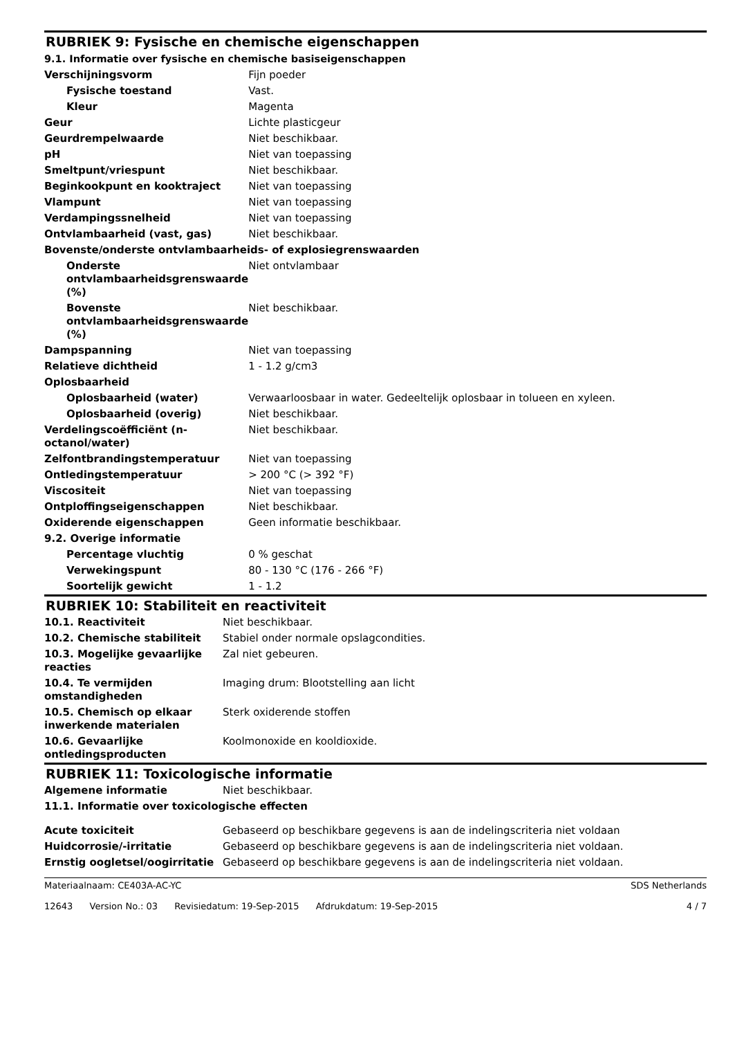RUBRIEK 9: Fysische en chemische eigenschappen
9.1. Informatie over fysische en chemische basiseigenschappen
| Verschijningsvorm | Fijn poeder |
| Fysische toestand | Vast. |
| Kleur | Magenta |
| Geur | Lichte plasticgeur |
| Geurdrempelwaarde | Niet beschikbaar. |
| pH | Niet van toepassing |
| Smeltpunt/vriespunt | Niet beschikbaar. |
| Beginkookpunt en kooktraject | Niet van toepassing |
| Vlampunt | Niet van toepassing |
| Verdampingssnelheid | Niet van toepassing |
| Ontvlambaarheid (vast, gas) | Niet beschikbaar. |
| Bovenste/onderste ontvlambaarheids- of explosiegrenswaarden | |
| Onderste ontvlambaarheidsgrenswaarde (%) | Niet ontvlambaar |
| Bovenste ontvlambaarheidsgrenswaarde (%) | Niet beschikbaar. |
| Dampspanning | Niet van toepassing |
| Relatieve dichtheid | 1 - 1.2 g/cm3 |
| Oplosbaarheid | |
| Oplosbaarheid (water) | Verwaarloosbaar in water. Gedeeltelijk oplosbaar in tolueen en xyleen. |
| Oplosbaarheid (overig) | Niet beschikbaar. |
| Verdelingscoëfficiënt (n-octanol/water) | Niet beschikbaar. |
| Zelfontbrandingstemperatuur | Niet van toepassing |
| Ontledingstemperatuur | > 200 °C (> 392 °F) |
| Viscositeit | Niet van toepassing |
| Ontploffingseigenschappen | Niet beschikbaar. |
| Oxiderende eigenschappen | Geen informatie beschikbaar. |
| 9.2. Overige informatie | |
| Percentage vluchtig | 0 % geschat |
| Verwekingspunt | 80 - 130 °C (176 - 266 °F) |
| Soortelijk gewicht | 1 - 1.2 |
RUBRIEK 10: Stabiliteit en reactiviteit
| 10.1. Reactiviteit | Niet beschikbaar. |
| 10.2. Chemische stabiliteit | Stabiel onder normale opslagcondities. |
| 10.3. Mogelijke gevaarlijke reacties | Zal niet gebeuren. |
| 10.4. Te vermijden omstandigheden | Imaging drum: Blootstelling aan licht |
| 10.5. Chemisch op elkaar inwerkende materialen | Sterk oxiderende stoffen |
| 10.6. Gevaarlijke ontledingsproducten | Koolmonoxide en kooldioxide. |
RUBRIEK 11: Toxicologische informatie
| Algemene informatie | Niet beschikbaar. |
| 11.1. Informatie over toxicologische effecten | |
| Acute toxiciteit | Gebaseerd op beschikbare gegevens is aan de indelingscriteria niet voldaan |
| Huidcorrosie/-irritatie | Gebaseerd op beschikbare gegevens is aan de indelingscriteria niet voldaan. |
| Ernstig oogletsel/oogirritatie | Gebaseerd op beschikbare gegevens is aan de indelingscriteria niet voldaan. |
Materiaalnaam: CE403A-AC-YC
12643 Version No.: 03 Revisiedatum: 19-Sep-2015 Afdrukdatum: 19-Sep-2015
SDS Netherlands
4 / 7